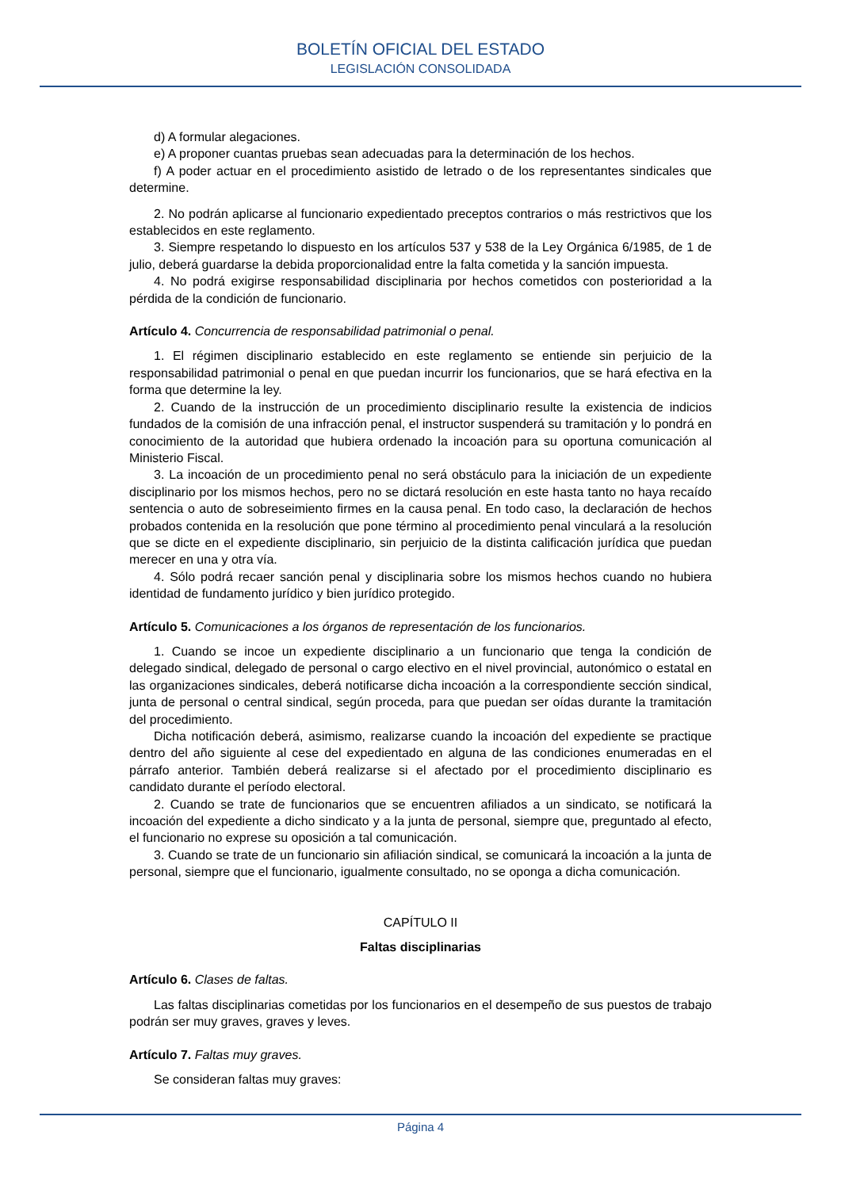BOLETÍN OFICIAL DEL ESTADO
LEGISLACIÓN CONSOLIDADA
d) A formular alegaciones.
e) A proponer cuantas pruebas sean adecuadas para la determinación de los hechos.
f) A poder actuar en el procedimiento asistido de letrado o de los representantes sindicales que determine.
2. No podrán aplicarse al funcionario expedientado preceptos contrarios o más restrictivos que los establecidos en este reglamento.
3. Siempre respetando lo dispuesto en los artículos 537 y 538 de la Ley Orgánica 6/1985, de 1 de julio, deberá guardarse la debida proporcionalidad entre la falta cometida y la sanción impuesta.
4. No podrá exigirse responsabilidad disciplinaria por hechos cometidos con posterioridad a la pérdida de la condición de funcionario.
Artículo 4. Concurrencia de responsabilidad patrimonial o penal.
1. El régimen disciplinario establecido en este reglamento se entiende sin perjuicio de la responsabilidad patrimonial o penal en que puedan incurrir los funcionarios, que se hará efectiva en la forma que determine la ley.
2. Cuando de la instrucción de un procedimiento disciplinario resulte la existencia de indicios fundados de la comisión de una infracción penal, el instructor suspenderá su tramitación y lo pondrá en conocimiento de la autoridad que hubiera ordenado la incoación para su oportuna comunicación al Ministerio Fiscal.
3. La incoación de un procedimiento penal no será obstáculo para la iniciación de un expediente disciplinario por los mismos hechos, pero no se dictará resolución en este hasta tanto no haya recaído sentencia o auto de sobreseimiento firmes en la causa penal. En todo caso, la declaración de hechos probados contenida en la resolución que pone término al procedimiento penal vinculará a la resolución que se dicte en el expediente disciplinario, sin perjuicio de la distinta calificación jurídica que puedan merecer en una y otra vía.
4. Sólo podrá recaer sanción penal y disciplinaria sobre los mismos hechos cuando no hubiera identidad de fundamento jurídico y bien jurídico protegido.
Artículo 5. Comunicaciones a los órganos de representación de los funcionarios.
1. Cuando se incoe un expediente disciplinario a un funcionario que tenga la condición de delegado sindical, delegado de personal o cargo electivo en el nivel provincial, autonómico o estatal en las organizaciones sindicales, deberá notificarse dicha incoación a la correspondiente sección sindical, junta de personal o central sindical, según proceda, para que puedan ser oídas durante la tramitación del procedimiento.
Dicha notificación deberá, asimismo, realizarse cuando la incoación del expediente se practique dentro del año siguiente al cese del expedientado en alguna de las condiciones enumeradas en el párrafo anterior. También deberá realizarse si el afectado por el procedimiento disciplinario es candidato durante el período electoral.
2. Cuando se trate de funcionarios que se encuentren afiliados a un sindicato, se notificará la incoación del expediente a dicho sindicato y a la junta de personal, siempre que, preguntado al efecto, el funcionario no exprese su oposición a tal comunicación.
3. Cuando se trate de un funcionario sin afiliación sindical, se comunicará la incoación a la junta de personal, siempre que el funcionario, igualmente consultado, no se oponga a dicha comunicación.
CAPÍTULO II
Faltas disciplinarias
Artículo 6. Clases de faltas.
Las faltas disciplinarias cometidas por los funcionarios en el desempeño de sus puestos de trabajo podrán ser muy graves, graves y leves.
Artículo 7. Faltas muy graves.
Se consideran faltas muy graves:
Página 4